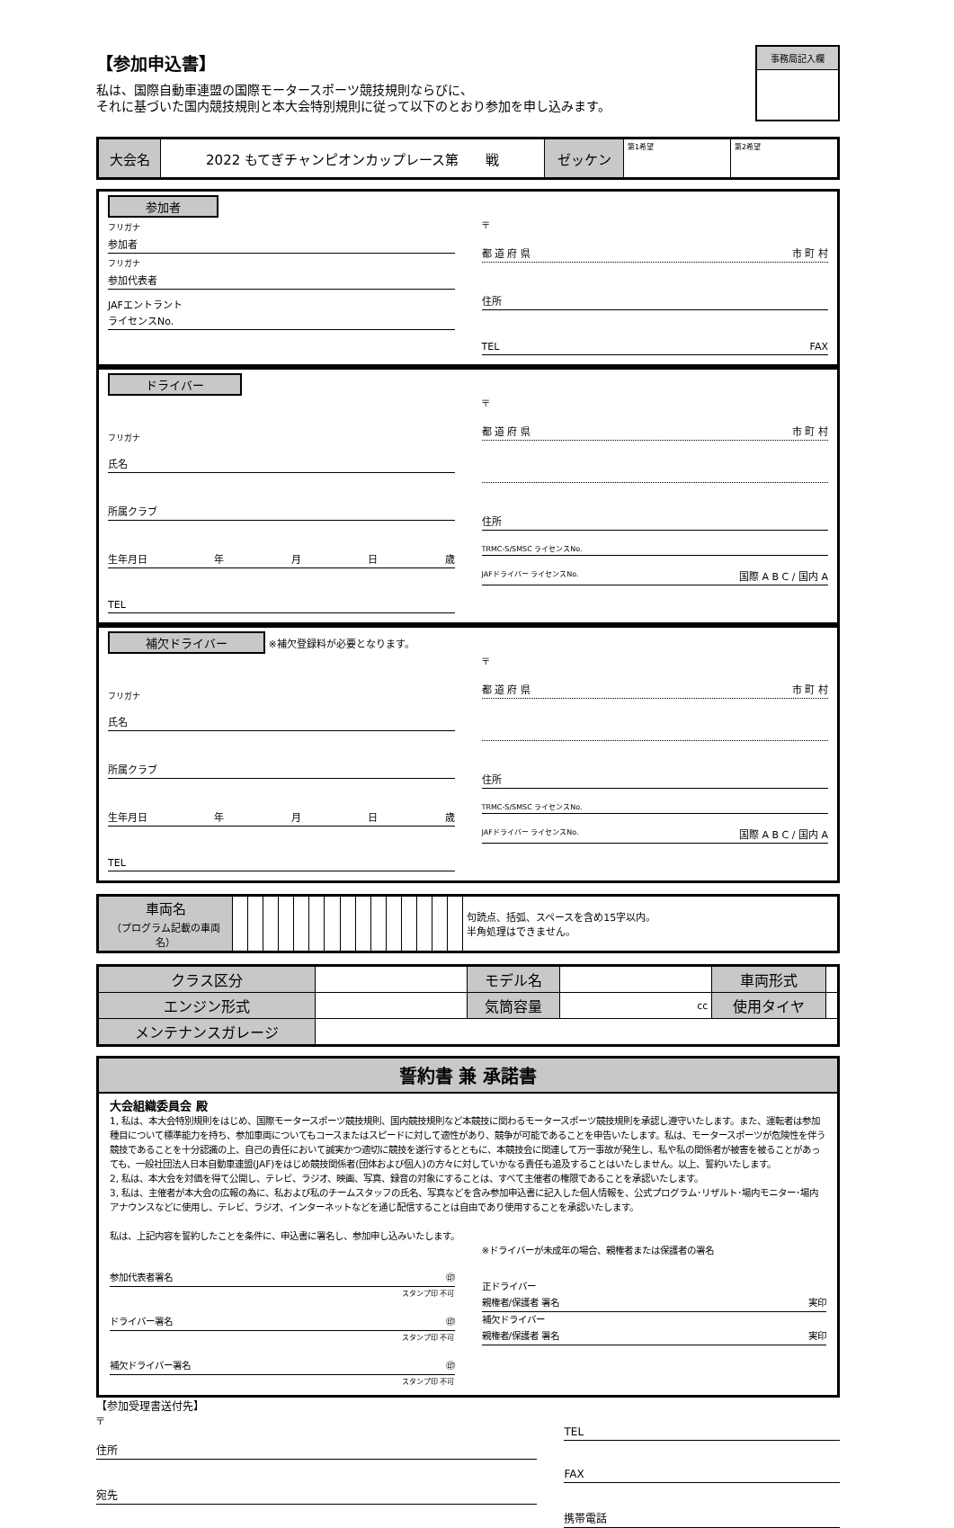【参加申込書】
事務局記入欄
私は、国際自動車連盟の国際モータースポーツ競技規則ならびに、
それに基づいた国内競技規則と本大会特別規則に従って以下のとおり参加を申し込みます。
| 大会名 | 2022 もてぎチャンピオンカップレース第 戦 | ゼッケン | 第1希望 | 第2希望 |
参加者
フリガナ
参加者
フリガナ
参加代表者
JAFエントラント
ライセンスNo.
〒
都 道 府 県 市 町 村
住所
TEL FAX
ドライバー
フリガナ
氏名
所属クラブ
生年月日 年月日歳
TEL
〒
都 道 府 県 市 町 村
住所
TRMC-S/SMSC ライセンスNo.
JAFドライバー ライセンスNo. 国際 A B C / 国内 A
補欠ドライバー ※補欠登録料が必要となります。
フリガナ
氏名
所属クラブ
生年月日 年月日歳
TEL
〒
都 道 府 県 市 町 村
住所
TRMC-S/SMSC ライセンスNo.
JAFドライバー ライセンスNo. 国際 A B C / 国内 A
| 車両名 （プログラム記載の車両名） | | | | | | | | | | | | | | | | 句読点、括弧、スペースを含め15字以内。 半角処理はできません。 |
| クラス区分 | | モデル名 | | 車両形式 | |
| エンジン形式 | | 気筒容量 | cc | 使用タイヤ | |
| メンテナンスガレージ | | | | | |
誓約書 兼 承諾書
大会組織委員会 殿
1, 私は、本大会特別規則をはじめ、国際モータースポーツ競技規則、国内競技規則など本競技に関わるモータースポーツ競技規則を承認し遵守いたします。また、運転者は参加種目について標準能力を持ち、参加車両についてもコースまたはスピードに対して適性があり、競争が可能であることを申告いたします。私は、モータースポーツが危険性を伴う競技であることを十分認識の上、自己の責任において誠実かつ適切に競技を遂行するとともに、本競技会に関連して万一事故が発生し、私や私の関係者が被害を被ることがあっても、一般社団法人日本自動車連盟(JAF)をはじめ競技関係者(団体および個人)の方々に対していかなる責任も追及することはいたしません。以上、誓約いたします。
2, 私は、本大会を対価を得て公開し、テレビ、ラジオ、映画、写真、録音の対象にすることは、すべて主催者の権限であることを承認いたします。
3, 私は、主催者が本大会の広報の為に、私および私のチームスタッフの氏名、写真などを含み参加申込書に記入した個人情報を、公式プログラム･リザルト･場内モニター･場内アナウンスなどに使用し、テレビ、ラジオ、インターネットなどを通じ配信することは自由であり使用することを承認いたします。
私は、上記内容を誓約したことを条件に、申込書に署名し、参加申し込みいたします。
参加代表者署名 ㊞
スタンプ印 不可
ドライバー署名 ㊞
スタンプ印 不可
補欠ドライバー署名 ㊞
スタンプ印 不可
※ドライバーが未成年の場合、親権者または保護者の署名
正ドライバー
親権者/保護者 署名 実印
補欠ドライバー
親権者/保護者 署名 実印
【参加受理書送付先】
〒
住所
宛先
TEL
FAX
携帯電話